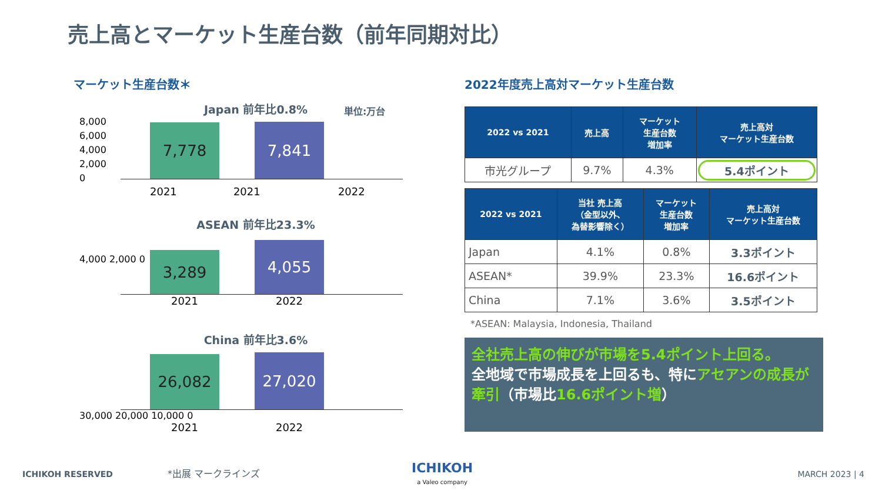売上高とマーケット生産台数（前年同期対比）
マーケット生産台数＊
単位:万台
Japan 前年比0.8%
7,778
7,841
8,000
6,000
4,000
2,000
0
2021 2021 2022
ASEAN 前年比23.3%
3,289
4,055
4,000 2,000 0
2021 2022
China 前年比3.6%
26,082
27,020
30,000 20,000 10,000 0
2021 2022
2022年度売上高対マーケット生産台数
| 2022 vs 2021 | 売上高 | マーケット 生産台数 増加率 | 売上高対 マーケット生産台数 |
| --- | --- | --- | --- |
| 市光グループ | 9.7% | 4.3% | 5.4ポイント |
| 2022 vs 2021 | 当社 売上高 （金型以外、 為替影響除く） | マーケット 生産台数 増加率 | 売上高対 マーケット生産台数 |
| --- | --- | --- | --- |
| Japan | 4.1% | 0.8% | 3.3ポイント |
| ASEAN* | 39.9% | 23.3% | 16.6ポイント |
| China | 7.1% | 3.6% | 3.5ポイント |
*ASEAN: Malaysia, Indonesia, Thailand
全社売上高の伸びが市場を5.4ポイント上回る。
全地域で市場成長を上回るも、特にアセアンの成長が牽引（市場比16.6ポイント増）
ICHIKOH RESERVED *出展 マークラインズ
ICHIKOH
a Valeo company
MARCH 2023 | 4